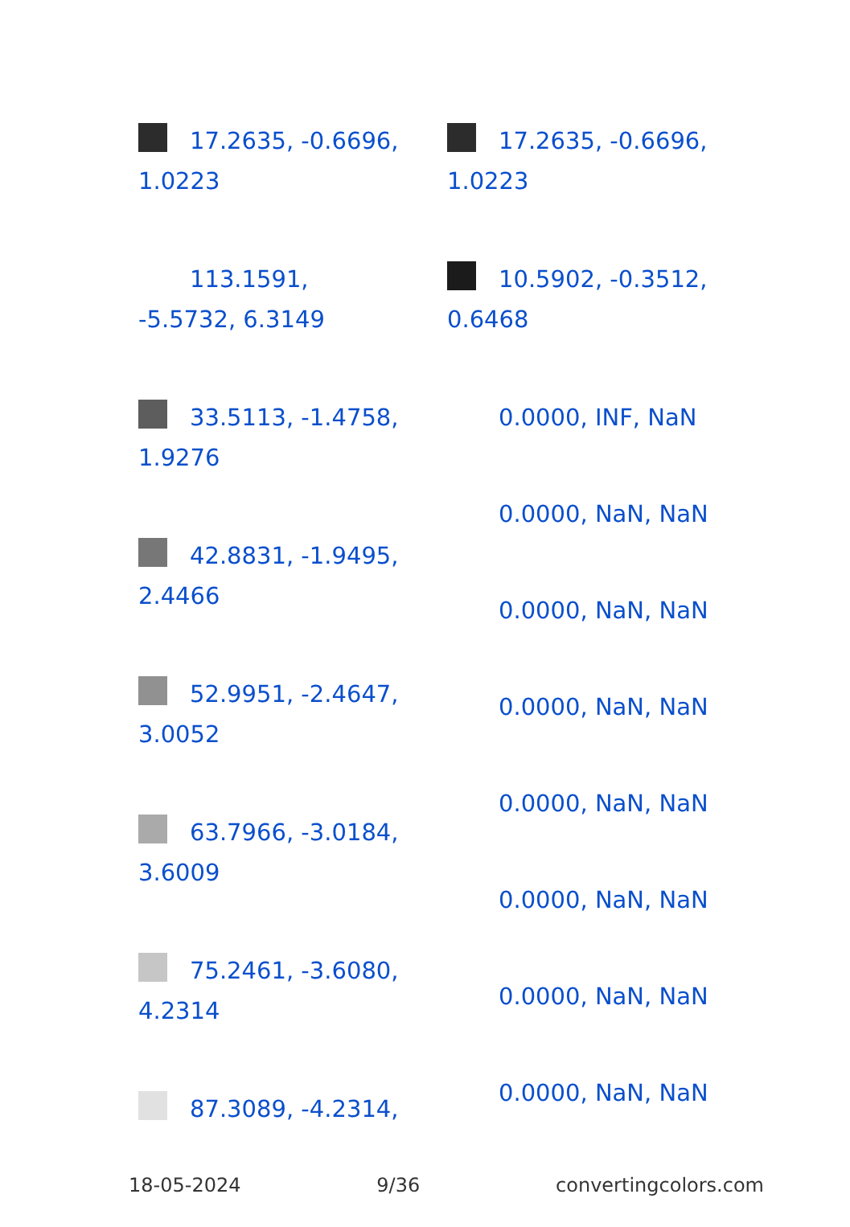17.2635, -0.6696, 1.0223
113.1591, -5.5732, 6.3149
33.5113, -1.4758, 1.9276
42.8831, -1.9495, 2.4466
52.9951, -2.4647, 3.0052
63.7966, -3.0184, 3.6009
75.2461, -3.6080, 4.2314
87.3089, -4.2314,
17.2635, -0.6696, 1.0223
10.5902, -0.3512, 0.6468
0.0000, INF, NaN
0.0000, NaN, NaN
0.0000, NaN, NaN
0.0000, NaN, NaN
0.0000, NaN, NaN
0.0000, NaN, NaN
0.0000, NaN, NaN
0.0000, NaN, NaN
18-05-2024 9/36 convertingcolors.com